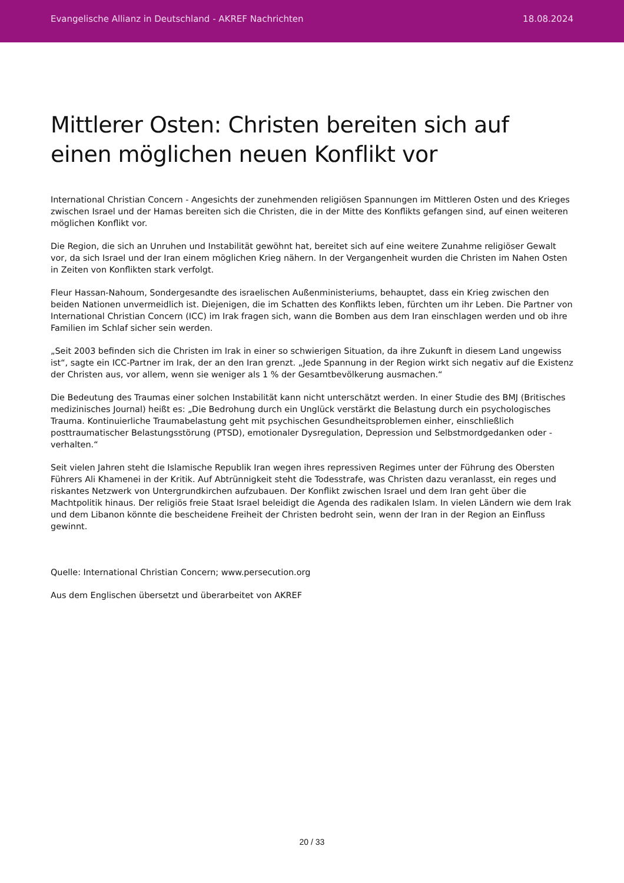Evangelische Allianz in Deutschland - AKREF Nachrichten 18.08.2024
Mittlerer Osten: Christen bereiten sich auf einen möglichen neuen Konflikt vor
International Christian Concern - Angesichts der zunehmenden religiösen Spannungen im Mittleren Osten und des Krieges zwischen Israel und der Hamas bereiten sich die Christen, die in der Mitte des Konflikts gefangen sind, auf einen weiteren möglichen Konflikt vor.
Die Region, die sich an Unruhen und Instabilität gewöhnt hat, bereitet sich auf eine weitere Zunahme religiöser Gewalt vor, da sich Israel und der Iran einem möglichen Krieg nähern. In der Vergangenheit wurden die Christen im Nahen Osten in Zeiten von Konflikten stark verfolgt.
Fleur Hassan-Nahoum, Sondergesandte des israelischen Außenministeriums, behauptet, dass ein Krieg zwischen den beiden Nationen unvermeidlich ist. Diejenigen, die im Schatten des Konflikts leben, fürchten um ihr Leben. Die Partner von International Christian Concern (ICC) im Irak fragen sich, wann die Bomben aus dem Iran einschlagen werden und ob ihre Familien im Schlaf sicher sein werden.
„Seit 2003 befinden sich die Christen im Irak in einer so schwierigen Situation, da ihre Zukunft in diesem Land ungewiss ist“, sagte ein ICC-Partner im Irak, der an den Iran grenzt. „Jede Spannung in der Region wirkt sich negativ auf die Existenz der Christen aus, vor allem, wenn sie weniger als 1 % der Gesamtbevölkerung ausmachen.“
Die Bedeutung des Traumas einer solchen Instabilität kann nicht unterschätzt werden. In einer Studie des BMJ (Britisches medizinisches Journal) heißt es: „Die Bedrohung durch ein Unglück verstärkt die Belastung durch ein psychologisches Trauma. Kontinuierliche Traumabelastung geht mit psychischen Gesundheitsproblemen einher, einschließlich posttraumatischer Belastungsstörung (PTSD), emotionaler Dysregulation, Depression und Selbstmordgedanken oder -verhalten.“
Seit vielen Jahren steht die Islamische Republik Iran wegen ihres repressiven Regimes unter der Führung des Obersten Führers Ali Khamenei in der Kritik. Auf Abtrünnigkeit steht die Todesstrafe, was Christen dazu veranlasst, ein reges und riskantes Netzwerk von Untergrundkirchen aufzubauen. Der Konflikt zwischen Israel und dem Iran geht über die Machtpolitik hinaus. Der religiös freie Staat Israel beleidigt die Agenda des radikalen Islam. In vielen Ländern wie dem Irak und dem Libanon könnte die bescheidene Freiheit der Christen bedroht sein, wenn der Iran in der Region an Einfluss gewinnt.
Quelle: International Christian Concern; www.persecution.org
Aus dem Englischen übersetzt und überarbeitet von AKREF
20 / 33